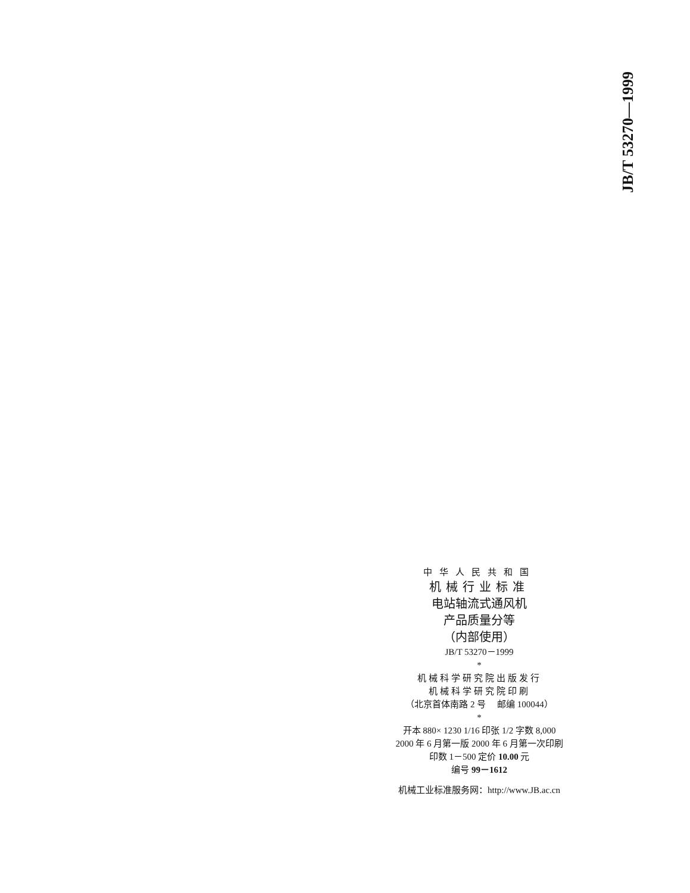JB/T 53270—1999
中华人民共和国
机械行业标准
电站轴流式通风机
产品质量分等
（内部使用）
JB/T 53270－1999
*
机械科学研究院出版发行
机械科学研究院印刷
（北京首体南路 2 号　 邮编 100044）
*
开本 880× 1230 1/16 印张 1/2 字数 8,000
2000 年 6 月第一版 2000 年 6 月第一次印刷
印数 1－500 定价 10.00 元
编号 99－1612
机械工业标准服务网：http://www.JB.ac.cn